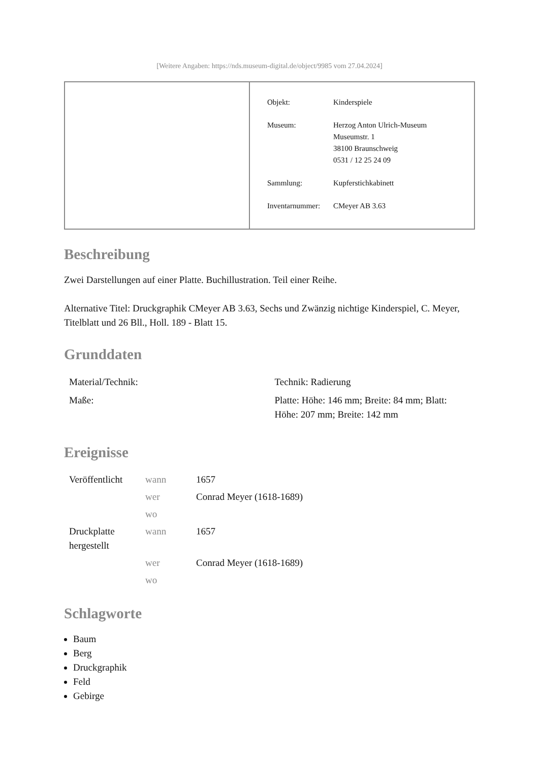[Weitere Angaben: https://nds.museum-digital.de/object/9985 vom 27.04.2024]
| Objekt: | Kinderspiele |
| Museum: | Herzog Anton Ulrich-Museum Museumstr. 1 38100 Braunschweig 0531 / 12 25 24 09 |
| Sammlung: | Kupferstichkabinett |
| Inventarnummer: | CMeyer AB 3.63 |
Beschreibung
Zwei Darstellungen auf einer Platte. Buchillustration. Teil einer Reihe.
Alternative Titel: Druckgraphik CMeyer AB 3.63, Sechs und Zwänzig nichtige Kinderspiel, C. Meyer, Titelblatt und 26 Bll., Holl. 189 - Blatt 15.
Grunddaten
| Material/Technik: | Technik: Radierung |
| Maße: | Platte: Höhe: 146 mm; Breite: 84 mm; Blatt: Höhe: 207 mm; Breite: 142 mm |
Ereignisse
| Veröffentlicht | wann | 1657 |
| | wer | Conrad Meyer (1618-1689) |
| | wo | |
| Druckplatte hergestellt | wann | 1657 |
| | wer | Conrad Meyer (1618-1689) |
| | wo | |
Schlagworte
Baum
Berg
Druckgraphik
Feld
Gebirge